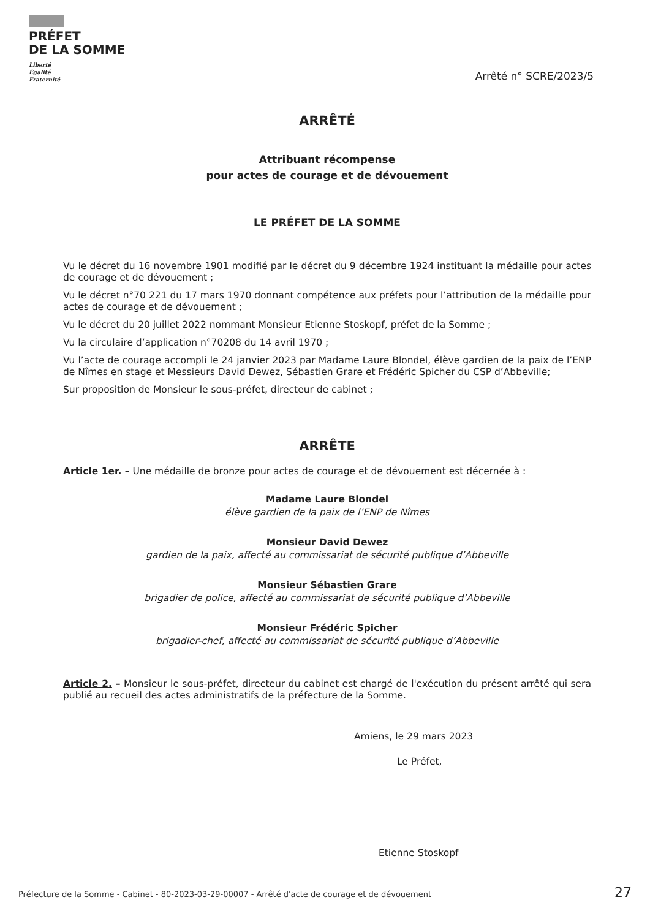PRÉFET
DE LA SOMME
Liberté
Égalité
Fraternité
Arrêté n° SCRE/2023/5
ARRÊTÉ
Attribuant récompense
pour actes de courage et de dévouement
LE PRÉFET DE LA SOMME
Vu le décret du 16 novembre 1901 modifié par le décret du 9 décembre 1924 instituant la médaille pour actes de courage et de dévouement ;
Vu le décret n°70 221 du 17 mars 1970 donnant compétence aux préfets pour l’attribution de la médaille pour actes de courage et de dévouement ;
Vu le décret du 20 juillet 2022 nommant Monsieur Etienne Stoskopf, préfet de la Somme ;
Vu la circulaire d’application n°70208 du 14 avril 1970 ;
Vu l’acte de courage accompli le 24 janvier 2023 par Madame Laure Blondel, élève gardien de la paix de l’ENP de Nîmes en stage et Messieurs David Dewez, Sébastien Grare et Frédéric Spicher du CSP d’Abbeville;
Sur proposition de Monsieur le sous-préfet, directeur de cabinet ;
ARRÊTE
Article 1er. – Une médaille de bronze pour actes de courage et de dévouement est décernée à :
Madame Laure Blondel
élève gardien de la paix de l’ENP de Nîmes
Monsieur David Dewez
gardien de la paix, affecté au commissariat de sécurité publique d’Abbeville
Monsieur Sébastien Grare
brigadier de police, affecté au commissariat de sécurité publique d’Abbeville
Monsieur Frédéric Spicher
brigadier-chef, affecté au commissariat de sécurité publique d’Abbeville
Article 2. – Monsieur le sous-préfet, directeur du cabinet est chargé de l'exécution du présent arrêté qui sera publié au recueil des actes administratifs de la préfecture de la Somme.
Amiens, le 29 mars 2023
Le Préfet,
Etienne Stoskopf
Préfecture de la Somme - Cabinet - 80-2023-03-29-00007 - Arrêté d'acte de courage et de dévouement
27